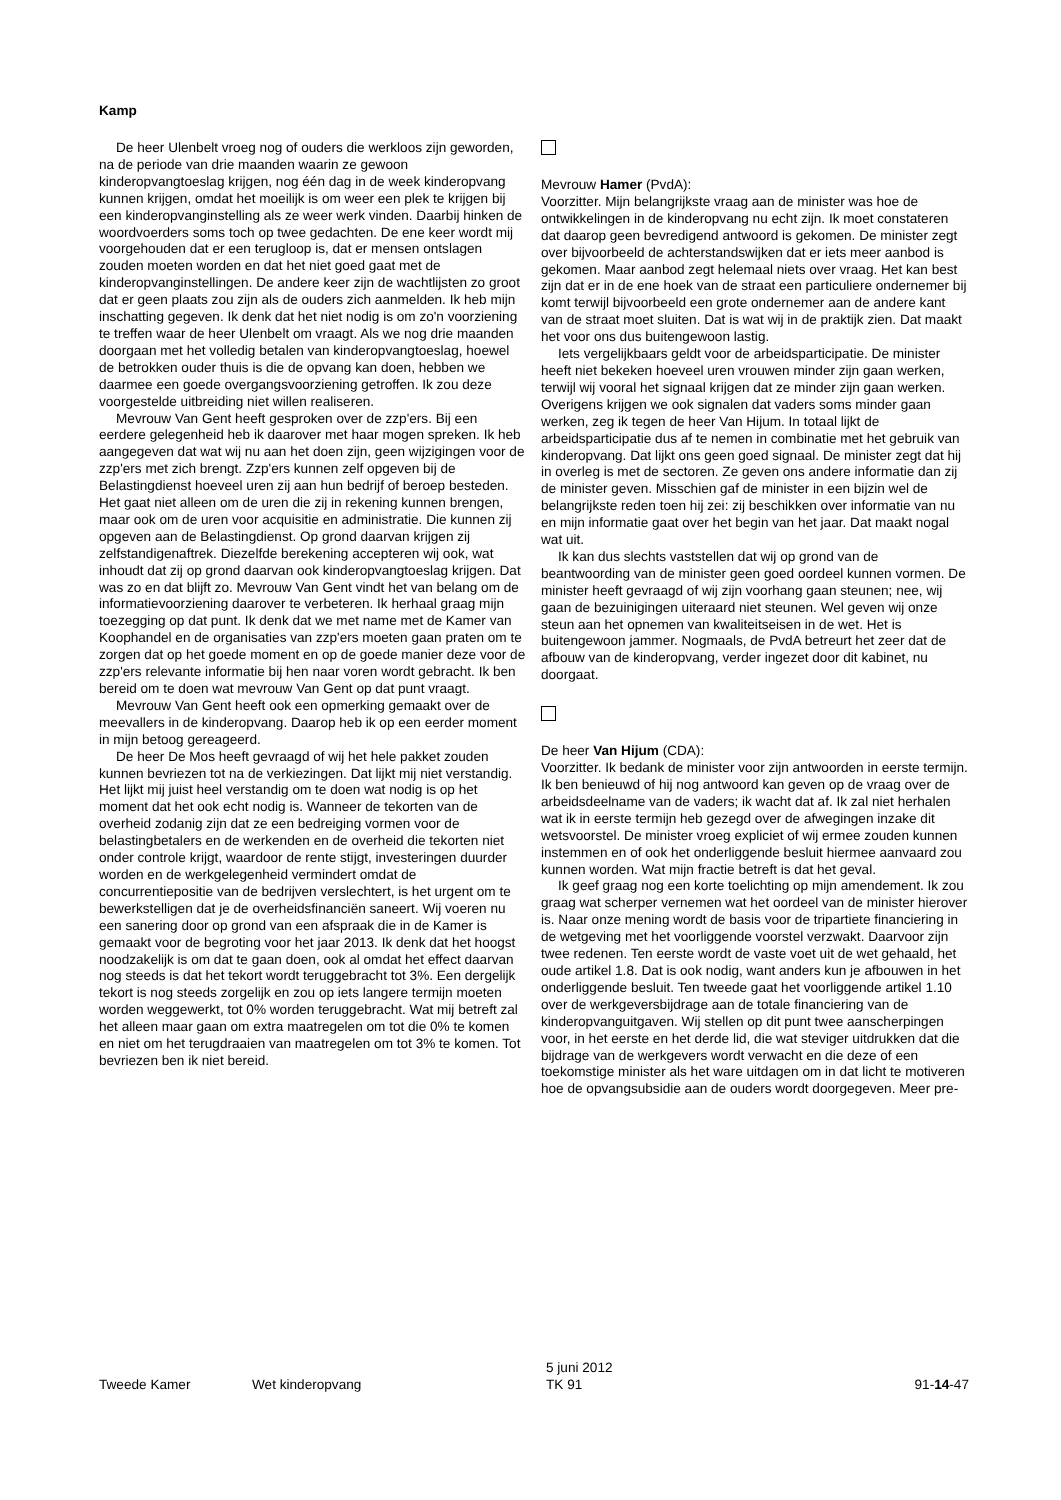Kamp
De heer Ulenbelt vroeg nog of ouders die werkloos zijn geworden, na de periode van drie maanden waarin ze gewoon kinderopvangtoeslag krijgen, nog één dag in de week kinderopvang kunnen krijgen, omdat het moeilijk is om weer een plek te krijgen bij een kinderopvanginstelling als ze weer werk vinden. Daarbij hinken de woordvoerders soms toch op twee gedachten. De ene keer wordt mij voorgehouden dat er een terugloop is, dat er mensen ontslagen zouden moeten worden en dat het niet goed gaat met de kinderopvanginstellingen. De andere keer zijn de wachtlijsten zo groot dat er geen plaats zou zijn als de ouders zich aanmelden. Ik heb mijn inschatting gegeven. Ik denk dat het niet nodig is om zo'n voorziening te treffen waar de heer Ulenbelt om vraagt. Als we nog drie maanden doorgaan met het volledig betalen van kinderopvangtoeslag, hoewel de betrokken ouder thuis is die de opvang kan doen, hebben we daarmee een goede overgangsvoorziening getroffen. Ik zou deze voorgestelde uitbreiding niet willen realiseren.
Mevrouw Van Gent heeft gesproken over de zzp'ers. Bij een eerdere gelegenheid heb ik daarover met haar mogen spreken. Ik heb aangegeven dat wat wij nu aan het doen zijn, geen wijzigingen voor de zzp'ers met zich brengt. Zzp'ers kunnen zelf opgeven bij de Belastingdienst hoeveel uren zij aan hun bedrijf of beroep besteden. Het gaat niet alleen om de uren die zij in rekening kunnen brengen, maar ook om de uren voor acquisitie en administratie. Die kunnen zij opgeven aan de Belastingdienst. Op grond daarvan krijgen zij zelfstandigenaftrek. Diezelfde berekening accepteren wij ook, wat inhoudt dat zij op grond daarvan ook kinderopvangtoeslag krijgen. Dat was zo en dat blijft zo. Mevrouw Van Gent vindt het van belang om de informatievoorziening daarover te verbeteren. Ik herhaal graag mijn toezegging op dat punt. Ik denk dat we met name met de Kamer van Koophandel en de organisaties van zzp'ers moeten gaan praten om te zorgen dat op het goede moment en op de goede manier deze voor de zzp'ers relevante informatie bij hen naar voren wordt gebracht. Ik ben bereid om te doen wat mevrouw Van Gent op dat punt vraagt.
Mevrouw Van Gent heeft ook een opmerking gemaakt over de meevallers in de kinderopvang. Daarop heb ik op een eerder moment in mijn betoog gereageerd.
De heer De Mos heeft gevraagd of wij het hele pakket zouden kunnen bevriezen tot na de verkiezingen. Dat lijkt mij niet verstandig. Het lijkt mij juist heel verstandig om te doen wat nodig is op het moment dat het ook echt nodig is. Wanneer de tekorten van de overheid zodanig zijn dat ze een bedreiging vormen voor de belastingbetalers en de werkenden en de overheid die tekorten niet onder controle krijgt, waardoor de rente stijgt, investeringen duurder worden en de werkgelegenheid vermindert omdat de concurrentiepositie van de bedrijven verslechtert, is het urgent om te bewerkstelligen dat je de overheidsfinanciën saneert. Wij voeren nu een sanering door op grond van een afspraak die in de Kamer is gemaakt voor de begroting voor het jaar 2013. Ik denk dat het hoogst noodzakelijk is om dat te gaan doen, ook al omdat het effect daarvan nog steeds is dat het tekort wordt teruggebracht tot 3%. Een dergelijk tekort is nog steeds zorgelijk en zou op iets langere termijn moeten worden weggewerkt, tot 0% worden teruggebracht. Wat mij betreft zal het alleen maar gaan om extra maatregelen om tot die 0% te komen en niet om het terugdraaien van maatregelen om tot 3% te komen. Tot bevriezen ben ik niet bereid.
Mevrouw Hamer (PvdA):
Voorzitter. Mijn belangrijkste vraag aan de minister was hoe de ontwikkelingen in de kinderopvang nu echt zijn. Ik moet constateren dat daarop geen bevredigend antwoord is gekomen. De minister zegt over bijvoorbeeld de achterstandswijken dat er iets meer aanbod is gekomen. Maar aanbod zegt helemaal niets over vraag. Het kan best zijn dat er in de ene hoek van de straat een particuliere ondernemer bij komt terwijl bijvoorbeeld een grote ondernemer aan de andere kant van de straat moet sluiten. Dat is wat wij in de praktijk zien. Dat maakt het voor ons dus buitengewoon lastig.
Iets vergelijkbaars geldt voor de arbeidsparticipatie. De minister heeft niet bekeken hoeveel uren vrouwen minder zijn gaan werken, terwijl wij vooral het signaal krijgen dat ze minder zijn gaan werken. Overigens krijgen we ook signalen dat vaders soms minder gaan werken, zeg ik tegen de heer Van Hijum. In totaal lijkt de arbeidsparticipatie dus af te nemen in combinatie met het gebruik van kinderopvang. Dat lijkt ons geen goed signaal. De minister zegt dat hij in overleg is met de sectoren. Ze geven ons andere informatie dan zij de minister geven. Misschien gaf de minister in een bijzin wel de belangrijkste reden toen hij zei: zij beschikken over informatie van nu en mijn informatie gaat over het begin van het jaar. Dat maakt nogal wat uit.
Ik kan dus slechts vaststellen dat wij op grond van de beantwoording van de minister geen goed oordeel kunnen vormen. De minister heeft gevraagd of wij zijn voorhang gaan steunen; nee, wij gaan de bezuinigingen uiteraard niet steunen. Wel geven wij onze steun aan het opnemen van kwaliteitseisen in de wet. Het is buitengewoon jammer. Nogmaals, de PvdA betreurt het zeer dat de afbouw van de kinderopvang, verder ingezet door dit kabinet, nu doorgaat.
De heer Van Hijum (CDA):
Voorzitter. Ik bedank de minister voor zijn antwoorden in eerste termijn. Ik ben benieuwd of hij nog antwoord kan geven op de vraag over de arbeidsdeelname van de vaders; ik wacht dat af. Ik zal niet herhalen wat ik in eerste termijn heb gezegd over de afwegingen inzake dit wetsvoorstel. De minister vroeg expliciet of wij ermee zouden kunnen instemmen en of ook het onderliggende besluit hiermee aanvaard zou kunnen worden. Wat mijn fractie betreft is dat het geval.
Ik geef graag nog een korte toelichting op mijn amendement. Ik zou graag wat scherper vernemen wat het oordeel van de minister hierover is. Naar onze mening wordt de basis voor de tripartiete financiering in de wetgeving met het voorliggende voorstel verzwakt. Daarvoor zijn twee redenen. Ten eerste wordt de vaste voet uit de wet gehaald, het oude artikel 1.8. Dat is ook nodig, want anders kun je afbouwen in het onderliggende besluit. Ten tweede gaat het voorliggende artikel 1.10 over de werkgeversbijdrage aan de totale financiering van de kinderopvanguitgaven. Wij stellen op dit punt twee aanscherpingen voor, in het eerste en het derde lid, die wat steviger uitdrukken dat die bijdrage van de werkgevers wordt verwacht en die deze of een toekomstige minister als het ware uitdagen om in dat licht te motiveren hoe de opvangsubsidie aan de ouders wordt doorgegeven. Meer pre-
Tweede Kamer
Wet kinderopvang
5 juni 2012
TK 91
91-14-47